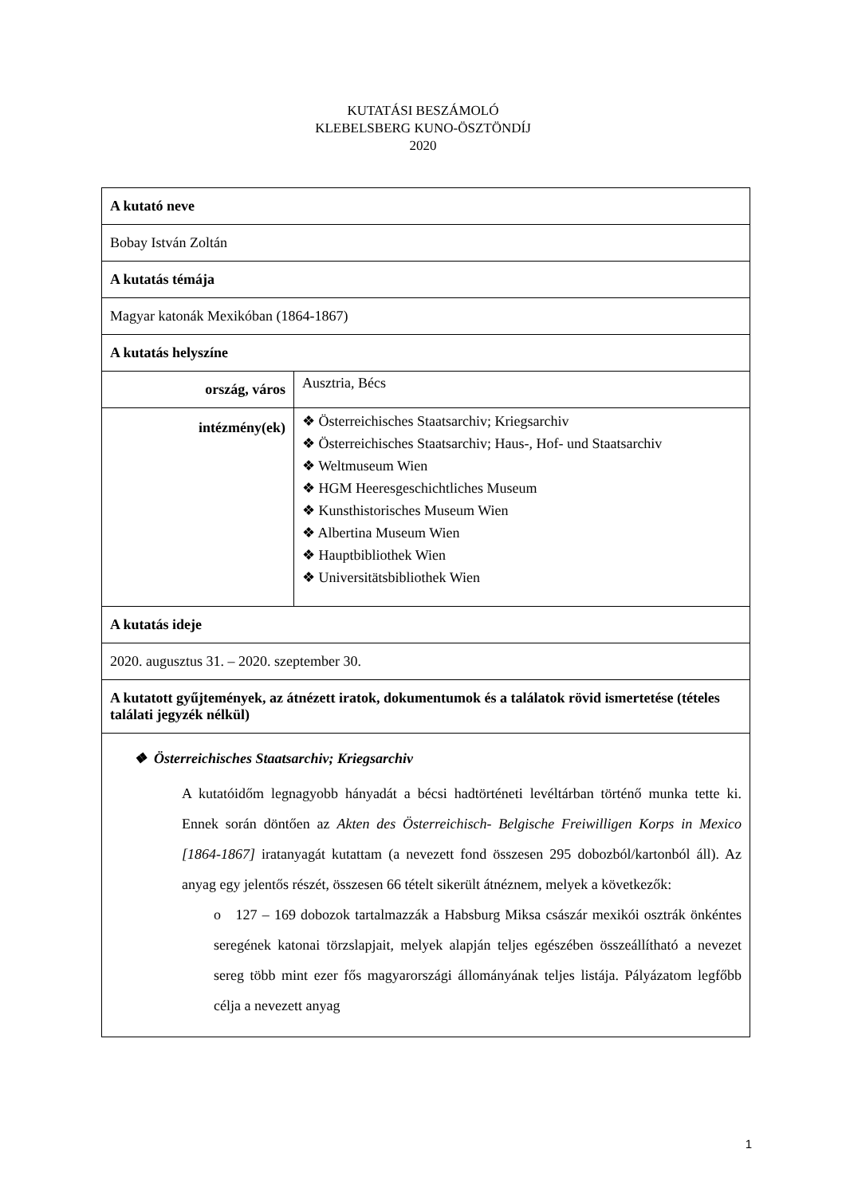KUTATÁSI BESZÁMOLÓ
KLEBELSBERG KUNO-ÖSZTÖNDÍJ
2020
| A kutató neve | |
| Bobay István Zoltán | |
| A kutatás témája | |
| Magyar katonák Mexikóban (1864-1867) | |
| A kutatás helyszíne | |
| ország, város | Ausztria, Bécs |
| intézmény(ek) | ❖ Österreichisches Staatsarchiv; Kriegsarchiv ❖ Österreichisches Staatsarchiv; Haus-, Hof- und Staatsarchiv ❖ Weltmuseum Wien ❖ HGM Heeresgeschichtliches Museum ❖ Kunsthistorisches Museum Wien ❖ Albertina Museum Wien ❖ Hauptbibliothek Wien ❖ Universitätsbibliothek Wien |
| A kutatás ideje | |
| 2020. augusztus 31. – 2020. szeptember 30. | |
| A kutatott gyűjtemények, az átnézett iratok, dokumentumok és a találatok rövid ismertetése (tételes találati jegyzék nélkül) | |
| ❖ Österreichisches Staatsarchiv; Kriegsarchiv A kutatóidőm legnagyobb hányadát a bécsi hadtörténeti levéltárban történő munka tette ki. Ennek során döntően az Akten des Österreichisch- Belgische Freiwilligen Korps in Mexico [1864-1867] iratanyagát kutattam (a nevezett fond összesen 295 dobozból/kartonból áll). Az anyag egy jelentős részét, összesen 66 tételt sikerült átnéznem, melyek a következők: o 127 – 169 dobozok tartalmazzák a Habsburg Miksa császár mexikói osztrák önkéntes seregének katonai törzslapjait, melyek alapján teljes egészében összeállítható a nevezet sereg több mint ezer fős magyarországi állományának teljes listája. Pályázatom legfőbb célja a nevezett anyag | |
1